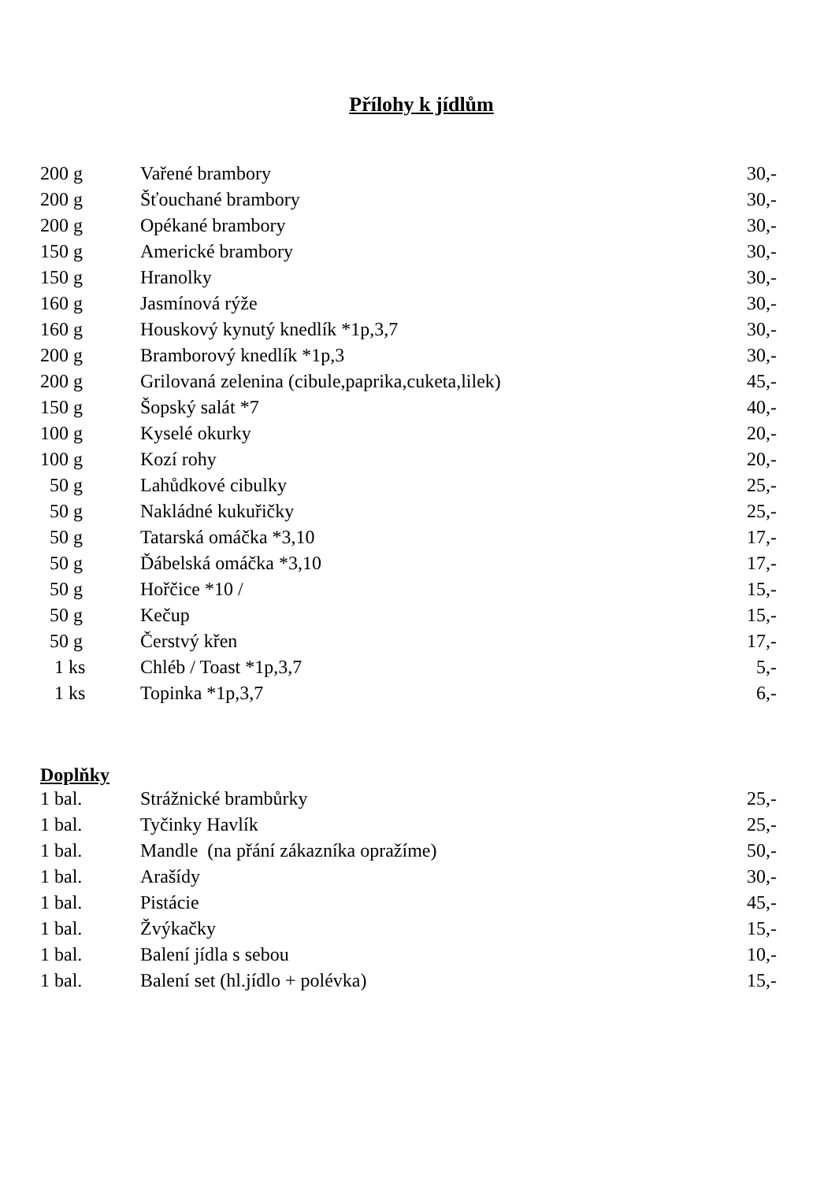Přílohy k jídlům
| 200 g | Vařené brambory | 30,- |
| 200 g | Šťouchané brambory | 30,- |
| 200 g | Opékané brambory | 30,- |
| 150 g | Americké brambory | 30,- |
| 150 g | Hranolky | 30,- |
| 160 g | Jasmínová rýže | 30,- |
| 160 g | Houskový kynutý knedlík *1p,3,7 | 30,- |
| 200 g | Bramborový knedlík *1p,3 | 30,- |
| 200 g | Grilovaná zelenina (cibule,paprika,cuketa,lilek) | 45,- |
| 150 g | Šopský salát *7 | 40,- |
| 100 g | Kyselé okurky | 20,- |
| 100 g | Kozí rohy | 20,- |
| 50 g | Lahůdkové cibulky | 25,- |
| 50 g | Nakládné kukuřičky | 25,- |
| 50 g | Tatarská omáčka *3,10 | 17,- |
| 50 g | Ďábelská omáčka *3,10 | 17,- |
| 50 g | Hořčice *10 / | 15,- |
| 50 g | Kečup | 15,- |
| 50 g | Čerstvý křen | 17,- |
| 1 ks | Chléb / Toast *1p,3,7 | 5,- |
| 1 ks | Topinka *1p,3,7 | 6,- |
Doplňky
| 1 bal. | Strážnické brambůrky | 25,- |
| 1 bal. | Tyčinky Havlík | 25,- |
| 1 bal. | Mandle (na přání zákazníka opražíme) | 50,- |
| 1 bal. | Arašídy | 30,- |
| 1 bal. | Pistácie | 45,- |
| 1 bal. | Žvýkačky | 15,- |
| 1 bal. | Balení jídla s sebou | 10,- |
| 1 bal. | Balení set (hl.jídlo + polévka) | 15,- |